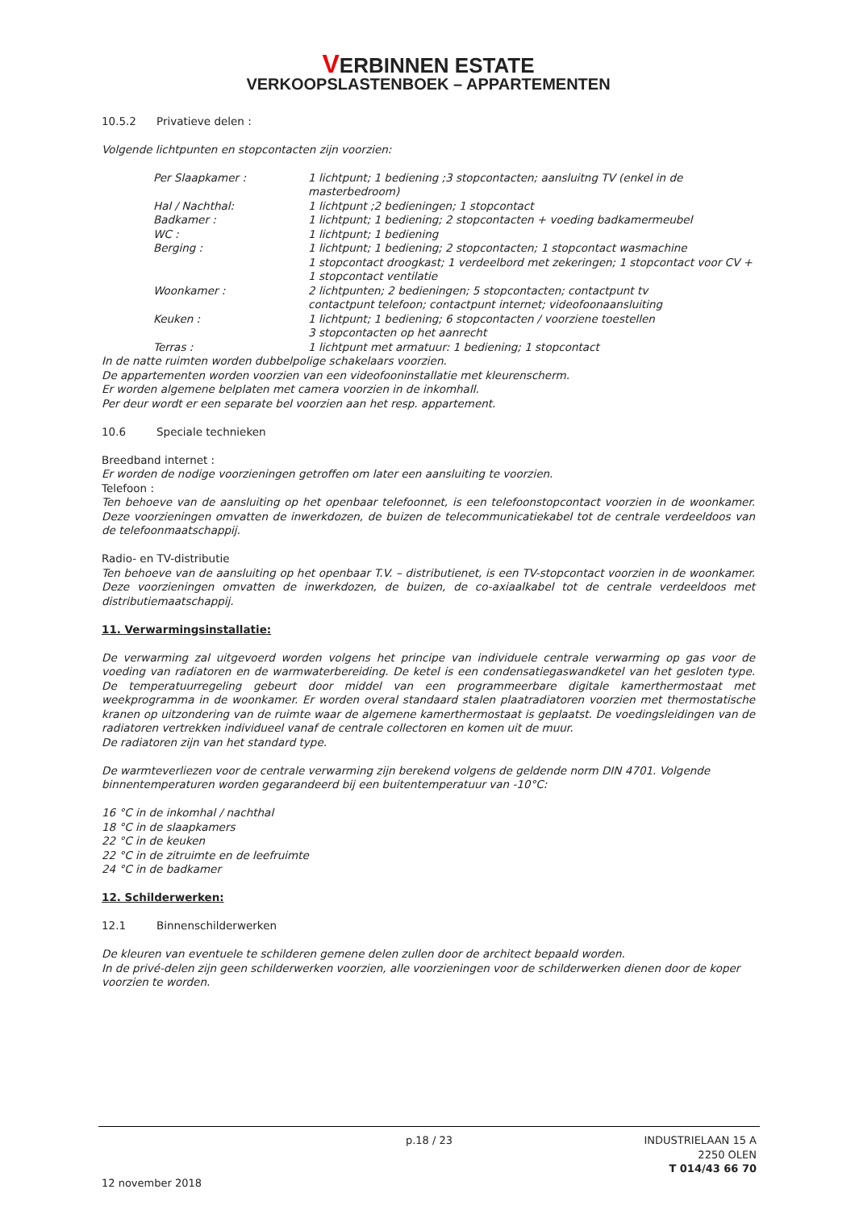VERBINNEN ESTATE
VERKOOPSLASTENBOEK – APPARTEMENTEN
10.5.2 Privatieve delen :
Volgende lichtpunten en stopcontacten zijn voorzien:
Per Slaapkamer : 1 lichtpunt; 1 bediening ;3 stopcontacten; aansluitng TV (enkel in de masterbedroom)
Hal / Nachthal: 1 lichtpunt ;2 bedieningen; 1 stopcontact
Badkamer : 1 lichtpunt; 1 bediening; 2 stopcontacten + voeding badkamermeubel
WC : 1 lichtpunt; 1 bediening
Berging : 1 lichtpunt; 1 bediening; 2 stopcontacten; 1 stopcontact wasmachine
1 stopcontact droogkast; 1 verdeelbord met zekeringen; 1 stopcontact voor CV + 1 stopcontact ventilatie
Woonkamer : 2 lichtpunten; 2 bedieningen; 5 stopcontacten; contactpunt tv
contactpunt telefoon; contactpunt internet; videofoonaansluiting
Keuken : 1 lichtpunt; 1 bediening; 6 stopcontacten / voorziene toestellen
3 stopcontacten op het aanrecht
Terras : 1 lichtpunt met armatuur: 1 bediening; 1 stopcontact
In de natte ruimten worden dubbelpolige schakelaars voorzien.
De appartementen worden voorzien van een videofooninstallatie met kleurenscherm.
Er worden algemene belplaten met camera voorzien in de inkomhall.
Per deur wordt er een separate bel voorzien aan het resp. appartement.
10.6 Speciale technieken
Breedband internet :
Er worden de nodige voorzieningen getroffen om later een aansluiting te voorzien.
Telefoon :
Ten behoeve van de aansluiting op het openbaar telefoonnet, is een telefoonstopcontact voorzien in de woonkamer. Deze voorzieningen omvatten de inwerkdozen, de buizen de telecommunicatiekabel tot de centrale verdeeldoos van de telefoonmaatschappij.
Radio- en TV-distributie
Ten behoeve van de aansluiting op het openbaar T.V. – distributienet, is een TV-stopcontact voorzien in de woonkamer. Deze voorzieningen omvatten de inwerkdozen, de buizen, de co-axiaalkabel tot de centrale verdeeldoos met distributiemaatschappij.
11. Verwarmingsinstallatie:
De verwarming zal uitgevoerd worden volgens het principe van individuele centrale verwarming op gas voor de voeding van radiatoren en de warmwaterbereiding. De ketel is een condensatiegaswandketel van het gesloten type. De temperatuurregeling gebeurt door middel van een programmeerbare digitale kamerthermostaat met weekprogramma in de woonkamer. Er worden overal standaard stalen plaatradiatoren voorzien met thermostatische kranen op uitzondering van de ruimte waar de algemene kamerthermostaat is geplaatst. De voedingsleidingen van de radiatoren vertrekken individueel vanaf de centrale collectoren en komen uit de muur.
De radiatoren zijn van het standard type.
De warmteverliezen voor de centrale verwarming zijn berekend volgens de geldende norm DIN 4701. Volgende binnentemperaturen worden gegarandeerd bij een buitentemperatuur van -10°C:
16 °C in de inkomhal / nachthal
18 °C in de slaapkamers
22 °C in de keuken
22 °C in de zitruimte en de leefruimte
24 °C in de badkamer
12. Schilderwerken:
12.1 Binnenschilderwerken
De kleuren van eventuele te schilderen gemene delen zullen door de architect bepaald worden.
In de privé-delen zijn geen schilderwerken voorzien, alle voorzieningen voor de schilderwerken dienen door de koper voorzien te worden.
p.18 / 23 INDUSTRIELAAN 15 A
2250 OLEN
T 014/43 66 70
12 november 2018